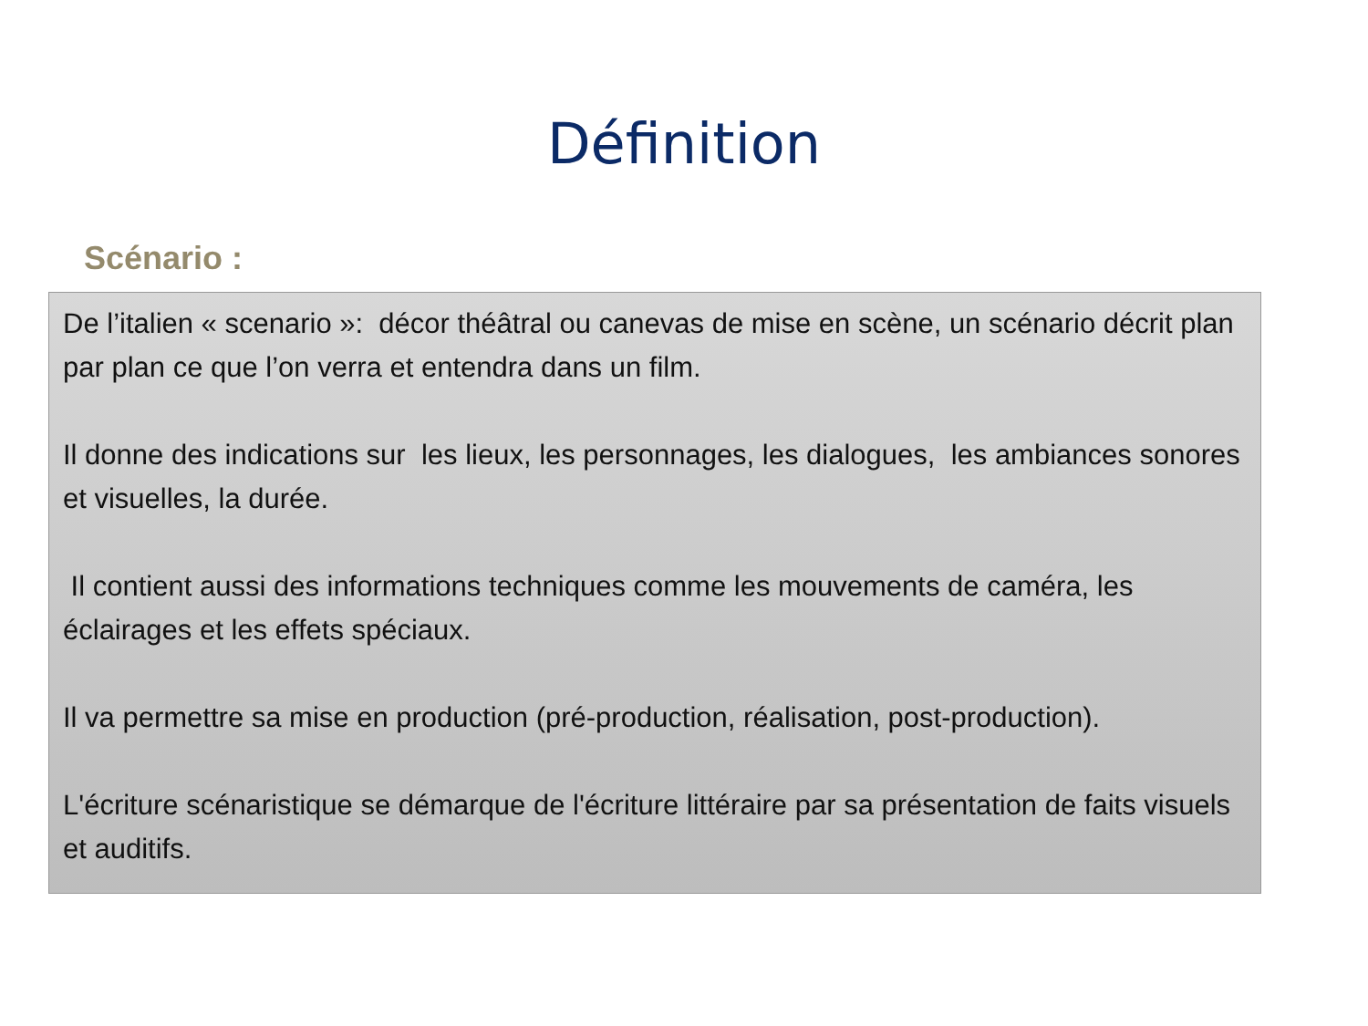Définition
Scénario :
De l’italien « scenario »: décor théâtral ou canevas de mise en scène, un scénario décrit plan par plan ce que l’on verra et entendra dans un film.
Il donne des indications sur les lieux, les personnages, les dialogues, les ambiances sonores et visuelles, la durée.
Il contient aussi des informations techniques comme les mouvements de caméra, les éclairages et les effets spéciaux.
Il va permettre sa mise en production (pré-production, réalisation, post-production).
L'écriture scénaristique se démarque de l'écriture littéraire par sa présentation de faits visuels et auditifs.